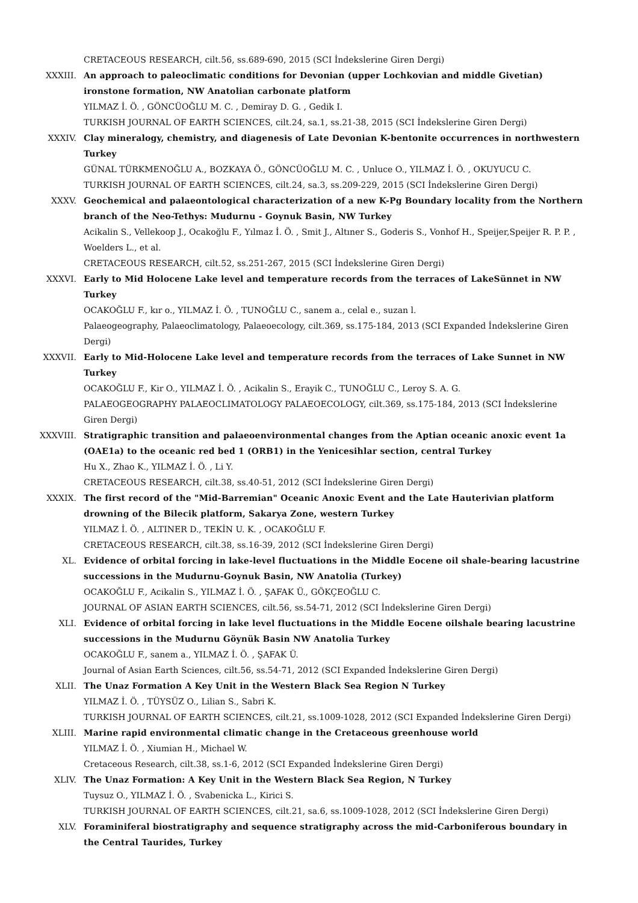CRETACEOUS RESEARCH, cilt.56, ss.689-690, 2015 (SCI İndekslerine Giren Dergi)
XXXIII. An approach to paleoclimatic conditions for Devonian (upper Lochkovian and middle Givetian) ironstone formation, NW Anatolian carbonate platform
YILMAZ İ. Ö. , GÖNCÜOĞLU M. C. , Demiray D. G. , Gedik I.
TURKISH JOURNAL OF EARTH SCIENCES, cilt.24, sa.1, ss.21-38, 2015 (SCI İndekslerine Giren Dergi)
XXXIV. Clay mineralogy, chemistry, and diagenesis of Late Devonian K-bentonite occurrences in northwestern Turkey
GÜNAL TÜRKMENOĞLU A., BOZKAYA Ö., GÖNCÜOĞLU M. C. , Unluce O., YILMAZ İ. Ö. , OKUYUCU C.
TURKISH JOURNAL OF EARTH SCIENCES, cilt.24, sa.3, ss.209-229, 2015 (SCI İndekslerine Giren Dergi)
XXXV. Geochemical and palaeontological characterization of a new K-Pg Boundary locality from the Northern branch of the Neo-Tethys: Mudurnu - Goynuk Basin, NW Turkey
Acikalin S., Vellekoop J., Ocakoğlu F., Yılmaz İ. Ö. , Smit J., Altıner S., Goderis S., Vonhof H., Speijer,Speijer R. P. P. , Woelders L., et al.
CRETACEOUS RESEARCH, cilt.52, ss.251-267, 2015 (SCI İndekslerine Giren Dergi)
XXXVI. Early to Mid Holocene Lake level and temperature records from the terraces of LakeSünnet in NW Turkey
OCAKOĞLU F., kır o., YILMAZ İ. Ö. , TUNOĞLU C., sanem a., celal e., suzan l.
Palaeogeography, Palaeoclimatology, Palaeoecology, cilt.369, ss.175-184, 2013 (SCI Expanded İndekslerine Giren Dergi)
XXXVII. Early to Mid-Holocene Lake level and temperature records from the terraces of Lake Sunnet in NW Turkey
OCAKOĞLU F., Kir O., YILMAZ İ. Ö. , Acikalin S., Erayik C., TUNOĞLU C., Leroy S. A. G.
PALAEOGEOGRAPHY PALAEOCLIMATOLOGY PALAEOECOLOGY, cilt.369, ss.175-184, 2013 (SCI İndekslerine Giren Dergi)
XXXVIII. Stratigraphic transition and palaeoenvironmental changes from the Aptian oceanic anoxic event 1a (OAE1a) to the oceanic red bed 1 (ORB1) in the Yenicesihlar section, central Turkey
Hu X., Zhao K., YILMAZ İ. Ö. , Li Y.
CRETACEOUS RESEARCH, cilt.38, ss.40-51, 2012 (SCI İndekslerine Giren Dergi)
XXXIX. The first record of the "Mid-Barremian" Oceanic Anoxic Event and the Late Hauterivian platform drowning of the Bilecik platform, Sakarya Zone, western Turkey
YILMAZ İ. Ö. , ALTINER D., TEKİN U. K. , OCAKOĞLU F.
CRETACEOUS RESEARCH, cilt.38, ss.16-39, 2012 (SCI İndekslerine Giren Dergi)
XL. Evidence of orbital forcing in lake-level fluctuations in the Middle Eocene oil shale-bearing lacustrine successions in the Mudurnu-Goynuk Basin, NW Anatolia (Turkey)
OCAKOĞLU F., Acikalin S., YILMAZ İ. Ö. , ŞAFAK Ü., GÖKÇEOĞLU C.
JOURNAL OF ASIAN EARTH SCIENCES, cilt.56, ss.54-71, 2012 (SCI İndekslerine Giren Dergi)
XLI. Evidence of orbital forcing in lake level fluctuations in the Middle Eocene oilshale bearing lacustrine successions in the Mudurnu Göynük Basin NW Anatolia Turkey
OCAKOĞLU F., sanem a., YILMAZ İ. Ö. , ŞAFAK Ü.
Journal of Asian Earth Sciences, cilt.56, ss.54-71, 2012 (SCI Expanded İndekslerine Giren Dergi)
XLII. The Unaz Formation A Key Unit in the Western Black Sea Region N Turkey
YILMAZ İ. Ö. , TÜYSÜZ O., Lilian S., Sabri K.
TURKISH JOURNAL OF EARTH SCIENCES, cilt.21, ss.1009-1028, 2012 (SCI Expanded İndekslerine Giren Dergi)
XLIII. Marine rapid environmental climatic change in the Cretaceous greenhouse world
YILMAZ İ. Ö. , Xiumian H., Michael W.
Cretaceous Research, cilt.38, ss.1-6, 2012 (SCI Expanded İndekslerine Giren Dergi)
XLIV. The Unaz Formation: A Key Unit in the Western Black Sea Region, N Turkey
Tuysuz O., YILMAZ İ. Ö. , Svabenicka L., Kirici S.
TURKISH JOURNAL OF EARTH SCIENCES, cilt.21, sa.6, ss.1009-1028, 2012 (SCI İndekslerine Giren Dergi)
XLV. Foraminiferal biostratigraphy and sequence stratigraphy across the mid-Carboniferous boundary in the Central Taurides, Turkey